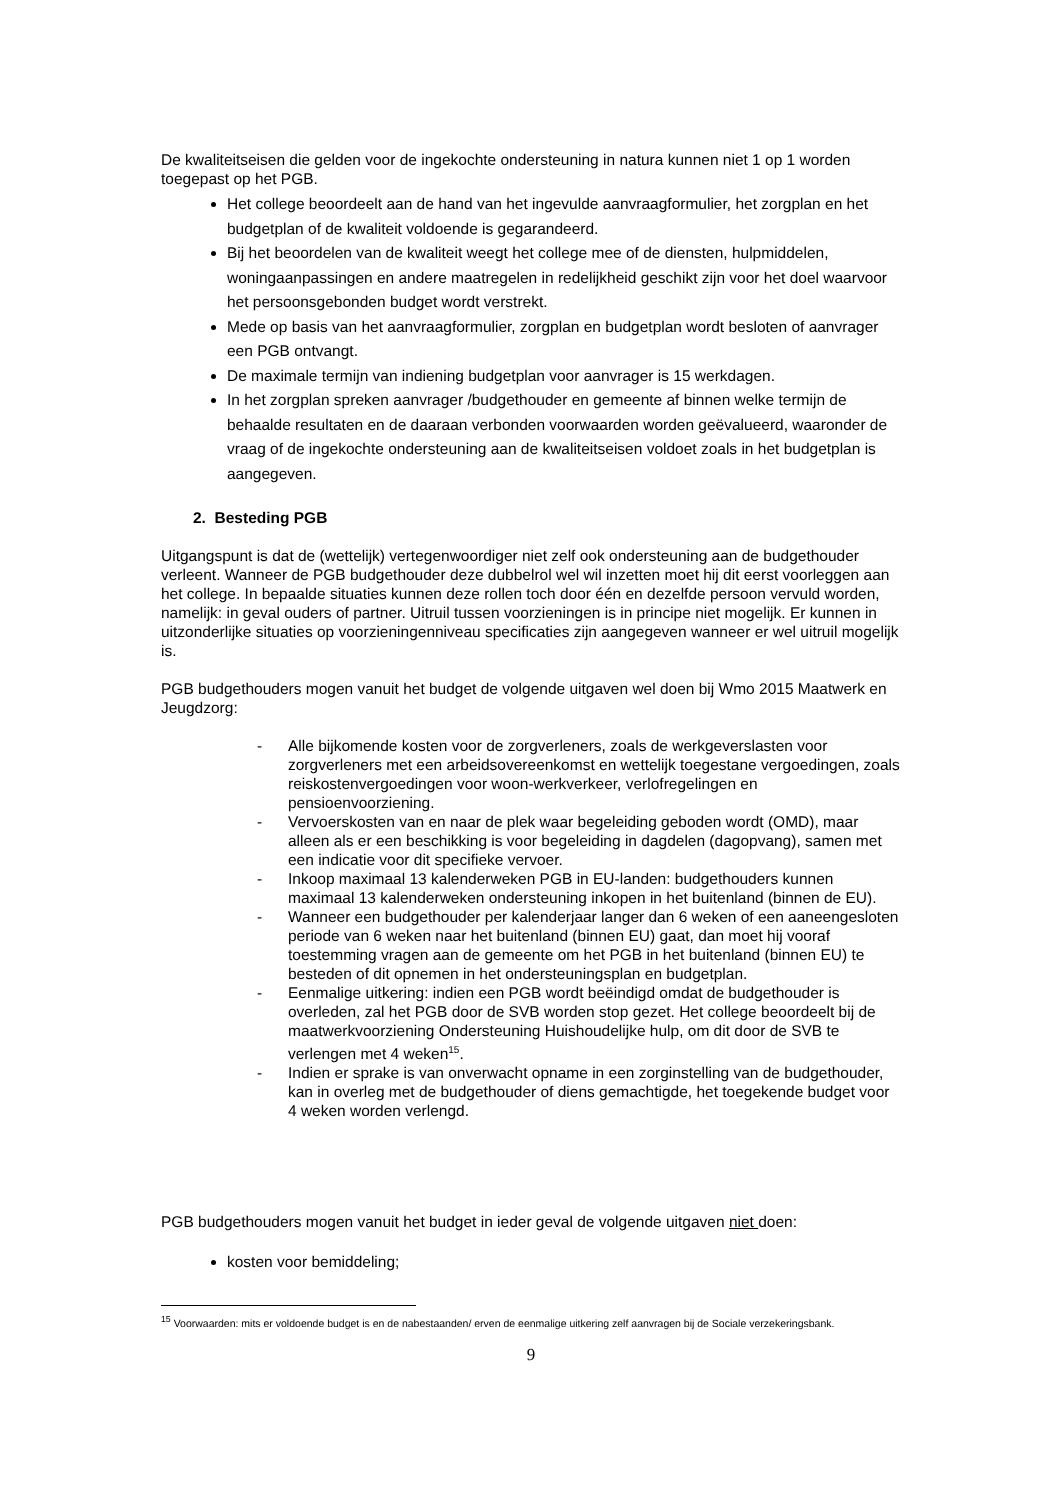De kwaliteitseisen die gelden voor de ingekochte ondersteuning in natura kunnen niet 1 op 1 worden toegepast op het PGB.
Het college beoordeelt aan de hand van het ingevulde aanvraagformulier, het zorgplan en het budgetplan of de kwaliteit voldoende is gegarandeerd.
Bij het beoordelen van de kwaliteit weegt het college mee of de diensten, hulpmiddelen, woningaanpassingen en andere maatregelen in redelijkheid geschikt zijn voor het doel waarvoor het persoonsgebonden budget wordt verstrekt.
Mede op basis van het aanvraagformulier, zorgplan en budgetplan wordt besloten of aanvrager een PGB ontvangt.
De maximale termijn van indiening budgetplan voor aanvrager is 15 werkdagen.
In het zorgplan spreken aanvrager /budgethouder en gemeente af binnen welke termijn de behaalde resultaten en de daaraan verbonden voorwaarden worden geëvalueerd, waaronder de vraag of de ingekochte ondersteuning aan de kwaliteitseisen voldoet zoals in het budgetplan is aangegeven.
2. Besteding PGB
Uitgangspunt is dat de (wettelijk) vertegenwoordiger niet zelf ook ondersteuning aan de budgethouder verleent. Wanneer de PGB budgethouder deze dubbelrol wel wil inzetten moet hij dit eerst voorleggen aan het college. In bepaalde situaties kunnen deze rollen toch door één en dezelfde persoon vervuld worden, namelijk: in geval ouders of partner. Uitruil tussen voorzieningen is in principe niet mogelijk. Er kunnen in uitzonderlijke situaties op voorzieningenniveau specificaties zijn aangegeven wanneer er wel uitruil mogelijk is.
PGB budgethouders mogen vanuit het budget de volgende uitgaven wel doen bij Wmo 2015 Maatwerk en Jeugdzorg:
- Alle bijkomende kosten voor de zorgverleners, zoals de werkgeverslasten voor zorgverleners met een arbeidsovereenkomst en wettelijk toegestane vergoedingen, zoals reiskostenvergoedingen voor woon-werkverkeer, verlofregelingen en pensioenvoorziening.
- Vervoerskosten van en naar de plek waar begeleiding geboden wordt (OMD), maar alleen als er een beschikking is voor begeleiding in dagdelen (dagopvang), samen met een indicatie voor dit specifieke vervoer.
- Inkoop maximaal 13 kalenderweken PGB in EU-landen: budgethouders kunnen maximaal 13 kalenderweken ondersteuning inkopen in het buitenland (binnen de EU).
- Wanneer een budgethouder per kalenderjaar langer dan 6 weken of een aaneengesloten periode van 6 weken naar het buitenland (binnen EU) gaat, dan moet hij vooraf toestemming vragen aan de gemeente om het PGB in het buitenland (binnen EU) te besteden of dit opnemen in het ondersteuningsplan en budgetplan.
- Eenmalige uitkering: indien een PGB wordt beëindigd omdat de budgethouder is overleden, zal het PGB door de SVB worden stop gezet. Het college beoordeelt bij de maatwerkvoorziening Ondersteuning Huishoudelijke hulp, om dit door de SVB te verlengen met 4 weken<sup>15</sup>.
- Indien er sprake is van onverwacht opname in een zorginstelling van de budgethouder, kan in overleg met de budgethouder of diens gemachtigde, het toegekende budget voor 4 weken worden verlengd.
PGB budgethouders mogen vanuit het budget in ieder geval de volgende uitgaven niet doen:
kosten voor bemiddeling;
<sup>15</sup> Voorwaarden: mits er voldoende budget is en de nabestaanden/ erven de eenmalige uitkering zelf aanvragen bij de Sociale verzekeringsbank.
9